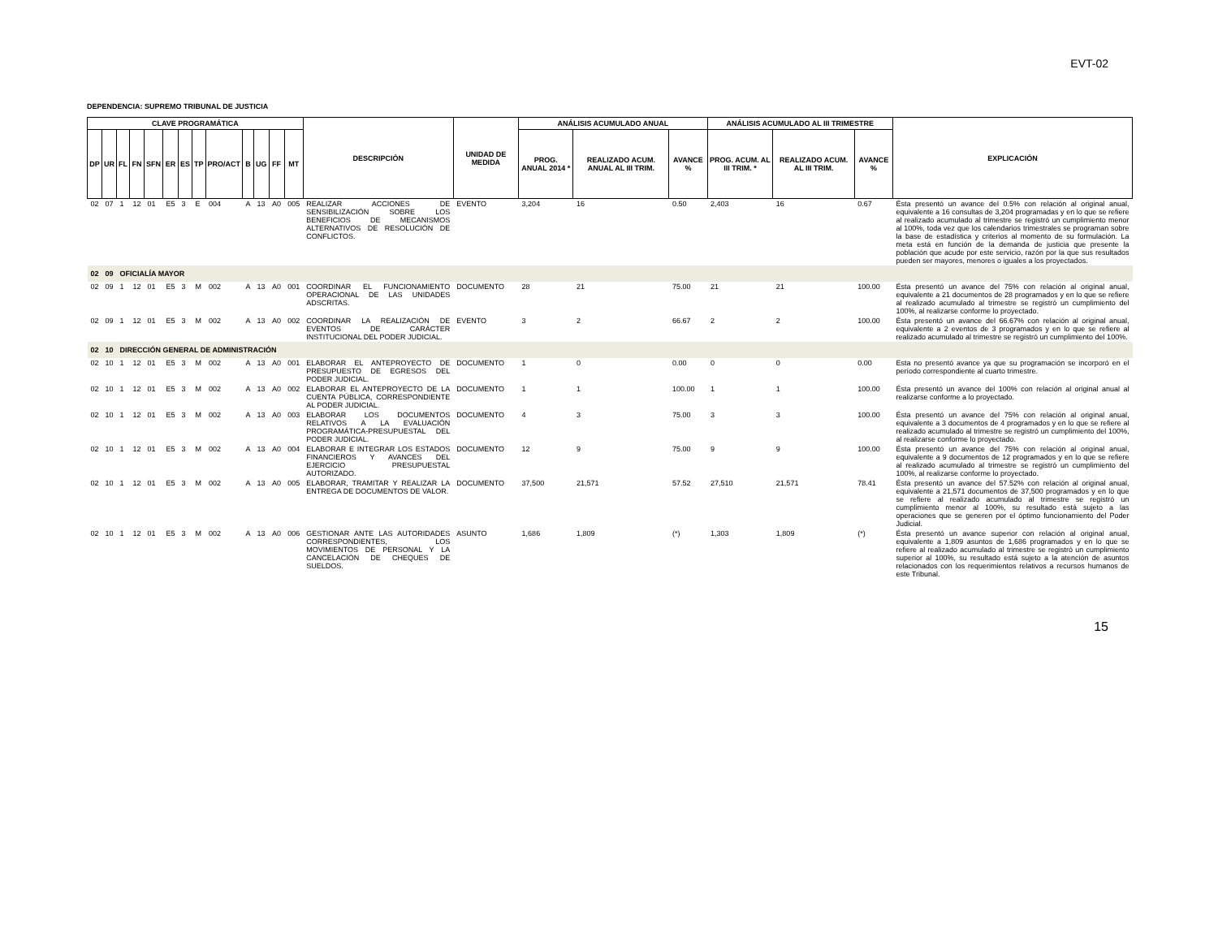EVT-02
DEPENDENCIA: SUPREMO TRIBUNAL DE JUSTICIA
| CLAVE PROGRAMÁTICA | | | | | | | | | | | | | DESCRIPCIÓN | UNIDAD DE MEDIDA | ANÁLISIS ACUMULADO ANUAL | | | ANÁLISIS ACUMULADO AL III TRIMESTRE | | | EXPLICACIÓN |
| --- | --- | --- | --- | --- | --- | --- | --- | --- | --- | --- | --- | --- | --- | --- | --- | --- | --- | --- | --- | --- | --- |
| DP | UR | FL | FN | SFN | ER | ES | TP | PRO/ACT | B | UG | FF | MT | | | PROG. ANUAL 2014 * | REALIZADO ACUM. ANUAL AL III TRIM. | AVANCE % | PROG. ACUM. AL III TRIM. * | REALIZADO ACUM. AL III TRIM. | AVANCE % | |
| 02 | 07 | 1 | 12 | 01 | E5 | 3 | E | 004 | A | 13 | A0 | 005 | REALIZAR ACCIONES DE SENSIBILIZACIÓN SOBRE LOS BENEFICIOS DE MECANISMOS ALTERNATIVOS DE RESOLUCIÓN DE CONFLICTOS. | EVENTO | 3,204 | 16 | 0.50 | 2,403 | 16 | 0.67 | Ésta presentó un avance del 0.5% con relación al original anual, equivalente a 16 consultas de 3,204 programadas y en lo que se refiere al realizado acumulado al trimestre se registró un cumplimiento menor al 100%, toda vez que los calendarios trimestrales se programan sobre la base de estadística y criterios al momento de su formulación. La meta está en función de la demanda de justicia que presente la población que acude por este servicio, razón por la que sus resultados pueden ser mayores, menores o iguales a los proyectados. |
| 02 | 09 | OFICIALÍA MAYOR | | | | | | | | | | | | | | | | | | | |
| 02 | 09 | 1 | 12 | 01 | E5 | 3 | M | 002 | A | 13 | A0 | 001 | COORDINAR EL FUNCIONAMIENTO OPERACIONAL DE LAS UNIDADES ADSCRITAS. | DOCUMENTO | 28 | 21 | 75.00 | 21 | 21 | 100.00 | Ésta presentó un avance del 75% con relación al original anual, equivalente a 21 documentos de 28 programados y en lo que se refiere al realizado acumulado al trimestre se registró un cumplimiento del 100%, al realizarse conforme lo proyectado. |
| 02 | 09 | 1 | 12 | 01 | E5 | 3 | M | 002 | A | 13 | A0 | 002 | COORDINAR LA REALIZACIÓN DE EVENTOS DE CARÁCTER INSTITUCIONAL DEL PODER JUDICIAL. | EVENTO | 3 | 2 | 66.67 | 2 | 2 | 100.00 | Ésta presentó un avance del 66.67% con relación al original anual, equivalente a 2 eventos de 3 programados y en lo que se refiere al realizado acumulado al trimestre se registró un cumplimiento del 100%. |
| 02 | 10 | DIRECCIÓN GENERAL DE ADMINISTRACIÓN | | | | | | | | | | | | | | | | | | | |
| 02 | 10 | 1 | 12 | 01 | E5 | 3 | M | 002 | A | 13 | A0 | 001 | ELABORAR EL ANTEPROYECTO DE PRESUPUESTO DE EGRESOS DEL PODER JUDICIAL. | DOCUMENTO | 1 | 0 | 0.00 | 0 | 0 | 0.00 | Esta no presentó avance ya que su programación se incorporó en el período correspondiente al cuarto trimestre. |
| 02 | 10 | 1 | 12 | 01 | E5 | 3 | M | 002 | A | 13 | A0 | 002 | ELABORAR EL ANTEPROYECTO DE LA CUENTA PÚBLICA, CORRESPONDIENTE AL PODER JUDICIAL. | DOCUMENTO | 1 | 1 | 100.00 | 1 | 1 | 100.00 | Ésta presentó un avance del 100% con relación al original anual al realizarse conforme a lo proyectado. |
| 02 | 10 | 1 | 12 | 01 | E5 | 3 | M | 002 | A | 13 | A0 | 003 | ELABORAR LOS DOCUMENTOS RELATIVOS A LA EVALUACIÓN PROGRAMÁTICA-PRESUPUESTAL DEL PODER JUDICIAL. | DOCUMENTO | 4 | 3 | 75.00 | 3 | 3 | 100.00 | Ésta presentó un avance del 75% con relación al original anual, equivalente a 3 documentos de 4 programados y en lo que se refiere al realizado acumulado al trimestre se registró un cumplimiento del 100%, al realizarse conforme lo proyectado. |
| 02 | 10 | 1 | 12 | 01 | E5 | 3 | M | 002 | A | 13 | A0 | 004 | ELABORAR E INTEGRAR LOS ESTADOS FINANCIEROS Y AVANCES DEL EJERCICIO PRESUPUESTAL AUTORIZADO. | DOCUMENTO | 12 | 9 | 75.00 | 9 | 9 | 100.00 | Ésta presentó un avance del 75% con relación al original anual, equivalente a 9 documentos de 12 programados y en lo que se refiere al realizado acumulado al trimestre se registró un cumplimiento del 100%, al realizarse conforme lo proyectado. |
| 02 | 10 | 1 | 12 | 01 | E5 | 3 | M | 002 | A | 13 | A0 | 005 | ELABORAR, TRAMITAR Y REALIZAR LA ENTREGA DE DOCUMENTOS DE VALOR. | DOCUMENTO | 37,500 | 21,571 | 57.52 | 27,510 | 21,571 | 78.41 | Ésta presentó un avance del 57.52% con relación al original anual, equivalente a 21,571 documentos de 37,500 programados y en lo que se refiere al realizado acumulado al trimestre se registró un cumplimiento menor al 100%, su resultado está sujeto a las operaciones que se generen por el óptimo funcionamiento del Poder Judicial. |
| 02 | 10 | 1 | 12 | 01 | E5 | 3 | M | 002 | A | 13 | A0 | 006 | GESTIONAR ANTE LAS AUTORIDADES CORRESPONDIENTES, LOS MOVIMIENTOS DE PERSONAL Y LA CANCELACIÓN DE CHEQUES DE SUELDOS. | ASUNTO | 1,686 | 1,809 | (*) | 1,303 | 1,809 | (*) | Ésta presentó un avance superior con relación al original anual, equivalente a 1,809 asuntos de 1,686 programados y en lo que se refiere al realizado acumulado al trimestre se registró un cumplimiento superior al 100%, su resultado está sujeto a la atención de asuntos relacionados con los requerimientos relativos a recursos humanos de este Tribunal. |
15